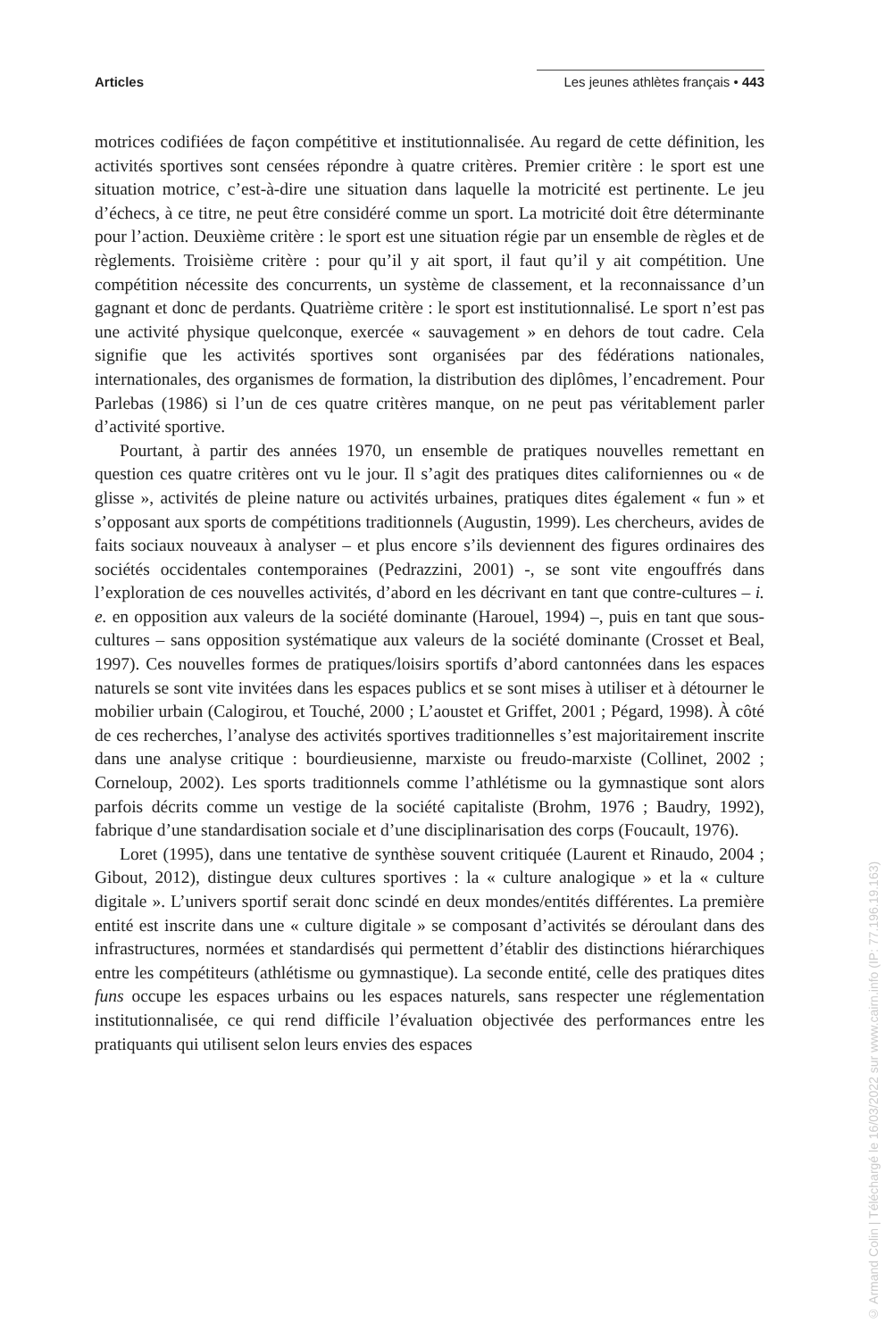Articles Les jeunes athlètes français • 443
motrices codifiées de façon compétitive et institutionnalisée. Au regard de cette définition, les activités sportives sont censées répondre à quatre critères. Premier critère : le sport est une situation motrice, c’est-à-dire une situation dans laquelle la motricité est pertinente. Le jeu d’échecs, à ce titre, ne peut être considéré comme un sport. La motricité doit être déterminante pour l’action. Deuxième critère : le sport est une situation régie par un ensemble de règles et de règlements. Troisième critère : pour qu’il y ait sport, il faut qu’il y ait compétition. Une compétition nécessite des concurrents, un système de classement, et la reconnaissance d’un gagnant et donc de perdants. Quatrième critère : le sport est institutionnalisé. Le sport n’est pas une activité physique quelconque, exercée « sauvagement » en dehors de tout cadre. Cela signifie que les activités sportives sont organisées par des fédérations nationales, internationales, des organismes de formation, la distribution des diplômes, l’encadrement. Pour Parlebas (1986) si l’un de ces quatre critères manque, on ne peut pas véritablement parler d’activité sportive.
Pourtant, à partir des années 1970, un ensemble de pratiques nouvelles remettant en question ces quatre critères ont vu le jour. Il s’agit des pratiques dites californiennes ou « de glisse », activités de pleine nature ou activités urbaines, pratiques dites également « fun » et s’opposant aux sports de compétitions traditionnels (Augustin, 1999). Les chercheurs, avides de faits sociaux nouveaux à analyser – et plus encore s’ils deviennent des figures ordinaires des sociétés occidentales contemporaines (Pedrazzini, 2001) -, se sont vite engouffrés dans l’exploration de ces nouvelles activités, d’abord en les décrivant en tant que contre-cultures – i. e. en opposition aux valeurs de la société dominante (Harouel, 1994) –, puis en tant que sous-cultures – sans opposition systématique aux valeurs de la société dominante (Crosset et Beal, 1997). Ces nouvelles formes de pratiques/loisirs sportifs d’abord cantonnées dans les espaces naturels se sont vite invitées dans les espaces publics et se sont mises à utiliser et à détourner le mobilier urbain (Calogirou, et Touché, 2000 ; L’aoustet et Griffet, 2001 ; Pégard, 1998). À côté de ces recherches, l’analyse des activités sportives traditionnelles s’est majoritairement inscrite dans une analyse critique : bourdieusienne, marxiste ou freudo-marxiste (Collinet, 2002 ; Corneloup, 2002). Les sports traditionnels comme l’athlétisme ou la gymnastique sont alors parfois décrits comme un vestige de la société capitaliste (Brohm, 1976 ; Baudry, 1992), fabrique d’une standardisation sociale et d’une disciplinarisation des corps (Foucault, 1976).
Loret (1995), dans une tentative de synthèse souvent critiquée (Laurent et Rinaudo, 2004 ; Gibout, 2012), distingue deux cultures sportives : la « culture analogique » et la « culture digitale ». L’univers sportif serait donc scindé en deux mondes/entités différentes. La première entité est inscrite dans une « culture digitale » se composant d’activités se déroulant dans des infrastructures, normées et standardisés qui permettent d’établir des distinctions hiérarchiques entre les compétiteurs (athlétisme ou gymnastique). La seconde entité, celle des pratiques dites funs occupe les espaces urbains ou les espaces naturels, sans respecter une réglementation institutionnalisée, ce qui rend difficile l’évaluation objectivée des performances entre les pratiquants qui utilisent selon leurs envies des espaces
© Armand Colin | Téléchargé le 16/03/2022 sur www.cairn.info (IP: 77.196.19.163)